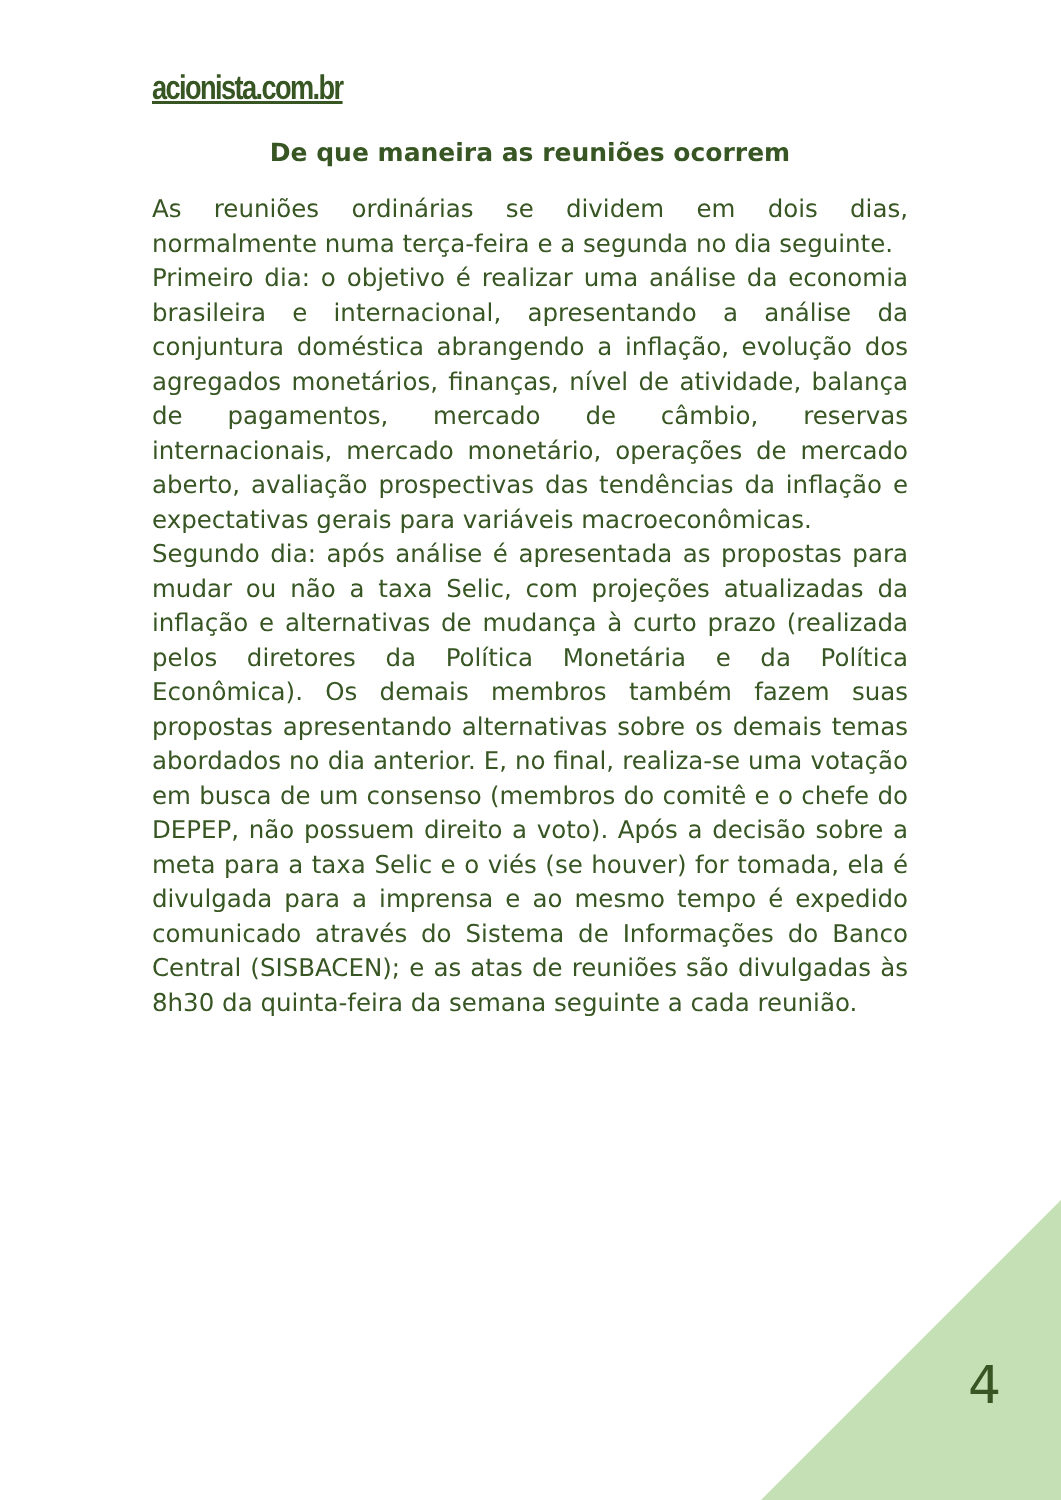acionista.com.br
De que maneira as reuniões ocorrem
As reuniões ordinárias se dividem em dois dias, normalmente numa terça-feira e a segunda no dia seguinte.
Primeiro dia: o objetivo é realizar uma análise da economia brasileira e internacional, apresentando a análise da conjuntura doméstica abrangendo a inflação, evolução dos agregados monetários, finanças, nível de atividade, balança de pagamentos, mercado de câmbio, reservas internacionais, mercado monetário, operações de mercado aberto, avaliação prospectivas das tendências da inflação e expectativas gerais para variáveis macroeconômicas.
Segundo dia: após análise é apresentada as propostas para mudar ou não a taxa Selic, com projeções atualizadas da inflação e alternativas de mudança à curto prazo (realizada pelos diretores da Política Monetária e da Política Econômica). Os demais membros também fazem suas propostas apresentando alternativas sobre os demais temas abordados no dia anterior. E, no final, realiza-se uma votação em busca de um consenso (membros do comitê e o chefe do DEPEP, não possuem direito a voto). Após a decisão sobre a meta para a taxa Selic e o viés (se houver) for tomada, ela é divulgada para a imprensa e ao mesmo tempo é expedido comunicado através do Sistema de Informações do Banco Central (SISBACEN); e as atas de reuniões são divulgadas às 8h30 da quinta-feira da semana seguinte a cada reunião.
4